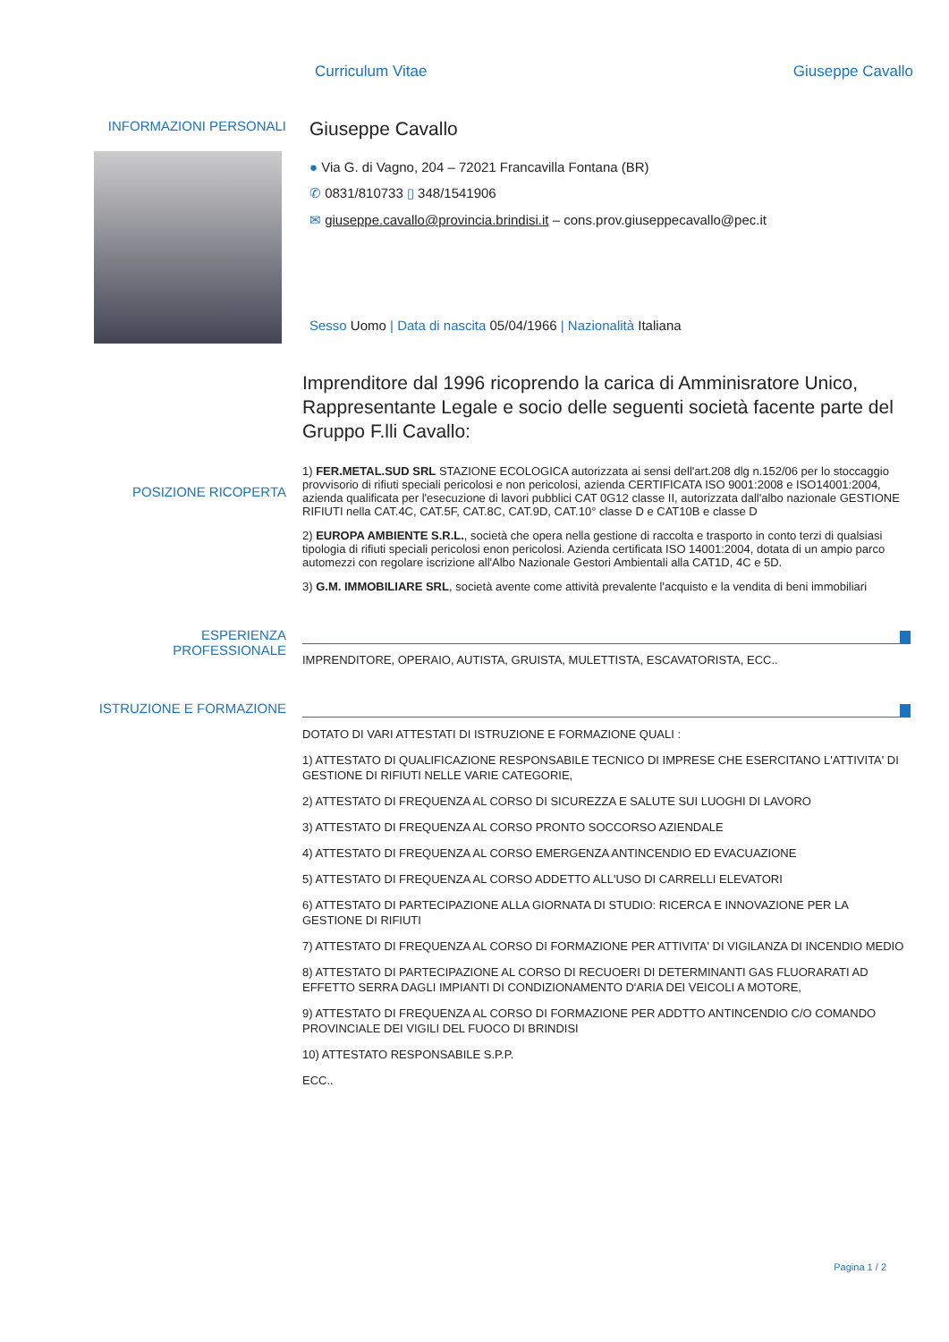Curriculum Vitae Giuseppe Cavallo
INFORMAZIONI PERSONALI
Giuseppe Cavallo
● Via G. di Vagno, 204 – 72021 Francavilla Fontana (BR)
✆ 0831/810733 ▯ 348/1541906
✉ giuseppe.cavallo@provincia.brindisi.it – cons.prov.giuseppecavallo@pec.it
Sesso Uomo | Data di nascita 05/04/1966 | Nazionalità Italiana
Imprenditore dal 1996 ricoprendo la carica di Amminisratore Unico, Rappresentante Legale e socio delle seguenti società facente parte del Gruppo F.lli Cavallo:
POSIZIONE RICOPERTA
1) FER.METAL.SUD SRL STAZIONE ECOLOGICA autorizzata ai sensi dell'art.208 dlg n.152/06 per lo stoccaggio provvisorio di rifiuti speciali pericolosi e non pericolosi, azienda CERTIFICATA ISO 9001:2008 e ISO14001:2004, azienda qualificata per l'esecuzione di lavori pubblici CAT 0G12 classe II, autorizzata dall'albo nazionale GESTIONE RIFIUTI nella CAT.4C, CAT.5F, CAT.8C, CAT.9D, CAT.10° classe D e CAT10B e classe D
2) EUROPA AMBIENTE S.R.L., società che opera nella gestione di raccolta e trasporto in conto terzi di qualsiasi tipologia di rifiuti speciali pericolosi enon pericolosi. Azienda certificata ISO 14001:2004, dotata di un ampio parco automezzi con regolare iscrizione all'Albo Nazionale Gestori Ambientali alla CAT1D, 4C e 5D.
3) G.M. IMMOBILIARE SRL, società avente come attività prevalente l'acquisto e la vendita di beni immobiliari
ESPERIENZA
PROFESSIONALE
IMPRENDITORE, OPERAIO, AUTISTA, GRUISTA, MULETTISTA, ESCAVATORISTA, ECC..
ISTRUZIONE E FORMAZIONE
DOTATO DI VARI ATTESTATI DI ISTRUZIONE E FORMAZIONE QUALI :
1) ATTESTATO DI QUALIFICAZIONE RESPONSABILE TECNICO DI IMPRESE CHE ESERCITANO L'ATTIVITA' DI GESTIONE DI RIFIUTI NELLE VARIE CATEGORIE,
2) ATTESTATO DI FREQUENZA AL CORSO DI SICUREZZA E SALUTE SUI LUOGHI DI LAVORO
3) ATTESTATO DI FREQUENZA AL CORSO PRONTO SOCCORSO AZIENDALE
4) ATTESTATO DI FREQUENZA AL CORSO EMERGENZA ANTINCENDIO ED EVACUAZIONE
5) ATTESTATO DI FREQUENZA AL CORSO ADDETTO ALL'USO DI CARRELLI ELEVATORI
6) ATTESTATO DI PARTECIPAZIONE ALLA GIORNATA DI STUDIO: RICERCA E INNOVAZIONE PER LA GESTIONE DI RIFIUTI
7) ATTESTATO DI FREQUENZA AL CORSO DI FORMAZIONE PER ATTIVITA' DI VIGILANZA DI INCENDIO MEDIO
8) ATTESTATO DI PARTECIPAZIONE AL CORSO DI RECUOERI DI DETERMINANTI GAS FLUORARATI AD EFFETTO SERRA DAGLI IMPIANTI DI CONDIZIONAMENTO D'ARIA DEI VEICOLI A MOTORE,
9) ATTESTATO DI FREQUENZA AL CORSO DI FORMAZIONE PER ADDTTO ANTINCENDIO C/O COMANDO PROVINCIALE DEI VIGILI DEL FUOCO DI BRINDISI
10) ATTESTATO RESPONSABILE S.P.P.
ECC..
Pagina 1 / 2